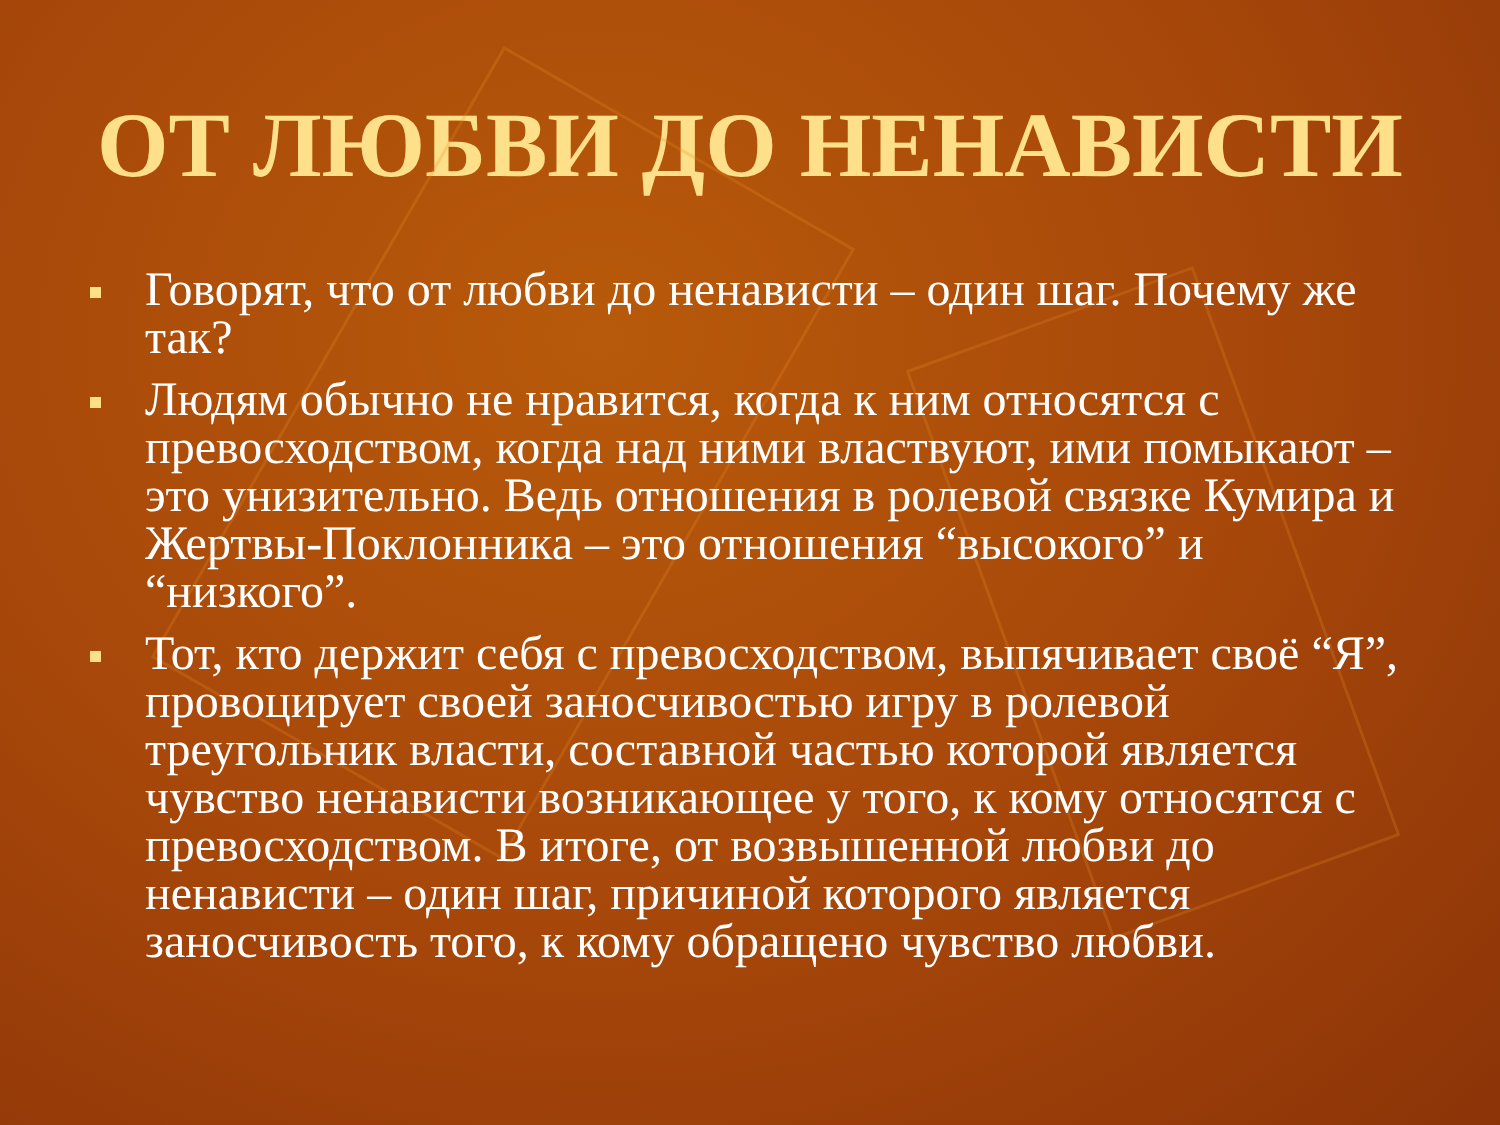ОТ ЛЮБВИ ДО НЕНАВИСТИ
Говорят, что от любви до ненависти – один шаг. Почему же так?
Людям обычно не нравится, когда к ним относятся с превосходством, когда над ними властвуют, ими помыкают – это унизительно. Ведь отношения в ролевой связке Кумира и Жертвы-Поклонника – это отношения “высокого” и “низкого”.
Тот, кто держит себя с превосходством, выпячивает своё “Я”, провоцирует своей заносчивостью игру в ролевой треугольник власти, составной частью которой является чувство ненависти возникающее у того, к кому относятся с превосходством. В итоге, от возвышенной любви до ненависти – один шаг, причиной которого является заносчивость того, к кому обращено чувство любви.